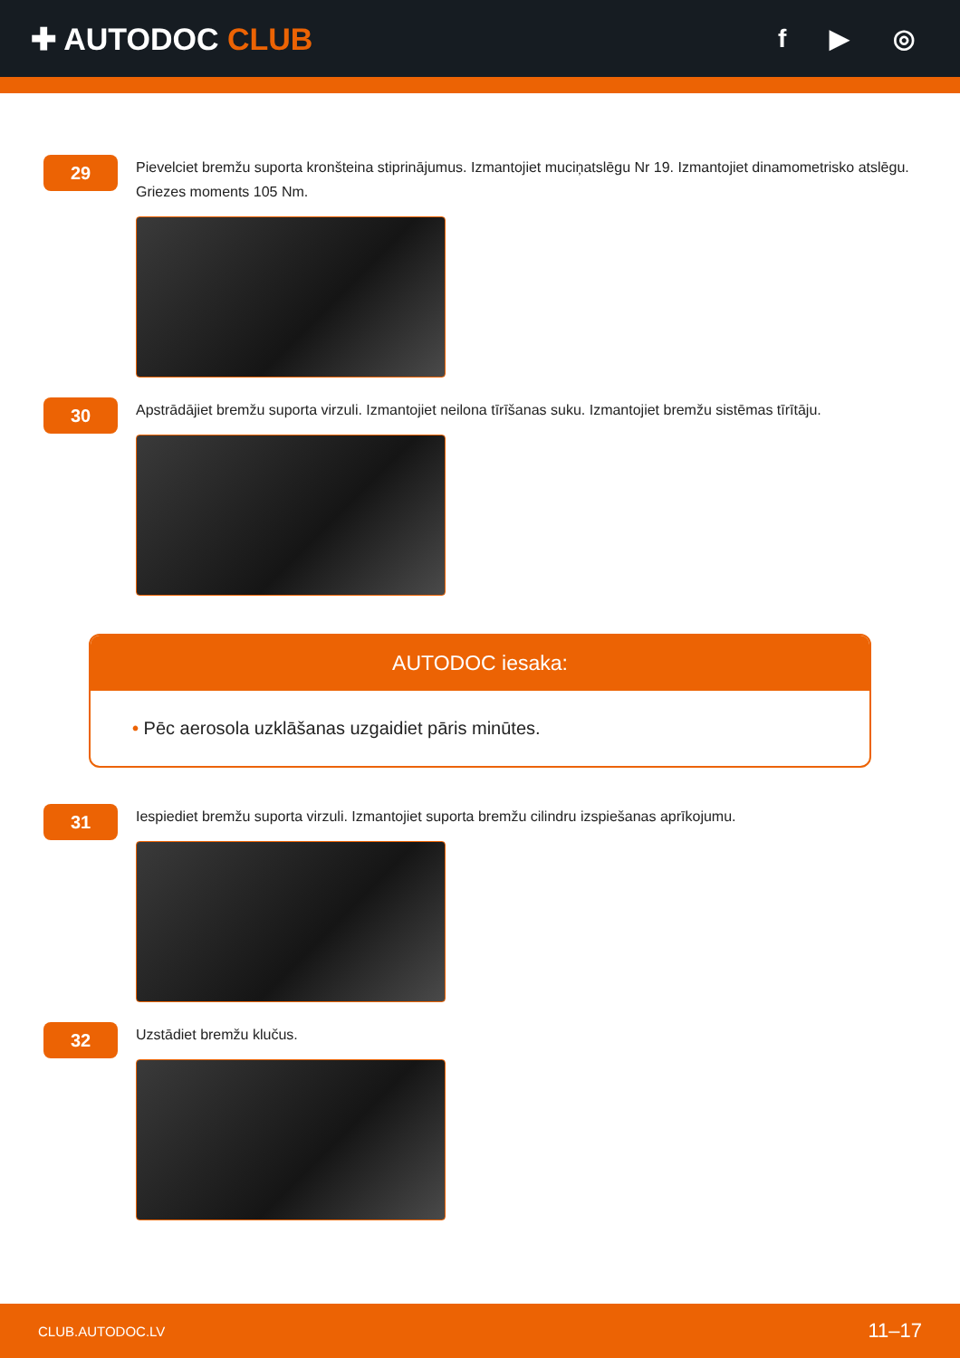✚ AUTODOC CLUB
f ▶ ◎
29
Pievelciet bremžu suporta kronšteina stiprinājumus. Izmantojiet muciņatslēgu Nr 19. Izmantojiet dinamometrisko atslēgu. Griezes moments 105 Nm.
30
Apstrādājiet bremžu suporta virzuli. Izmantojiet neilona tīrīšanas suku. Izmantojiet bremžu sistēmas tīrītāju.
AUTODOC iesaka:
• Pēc aerosola uzklāšanas uzgaidiet pāris minūtes.
31
Iespiediet bremžu suporta virzuli. Izmantojiet suporta bremžu cilindru izspiešanas aprīkojumu.
32
Uzstādiet bremžu klučus.
CLUB.AUTODOC.LV 11–17